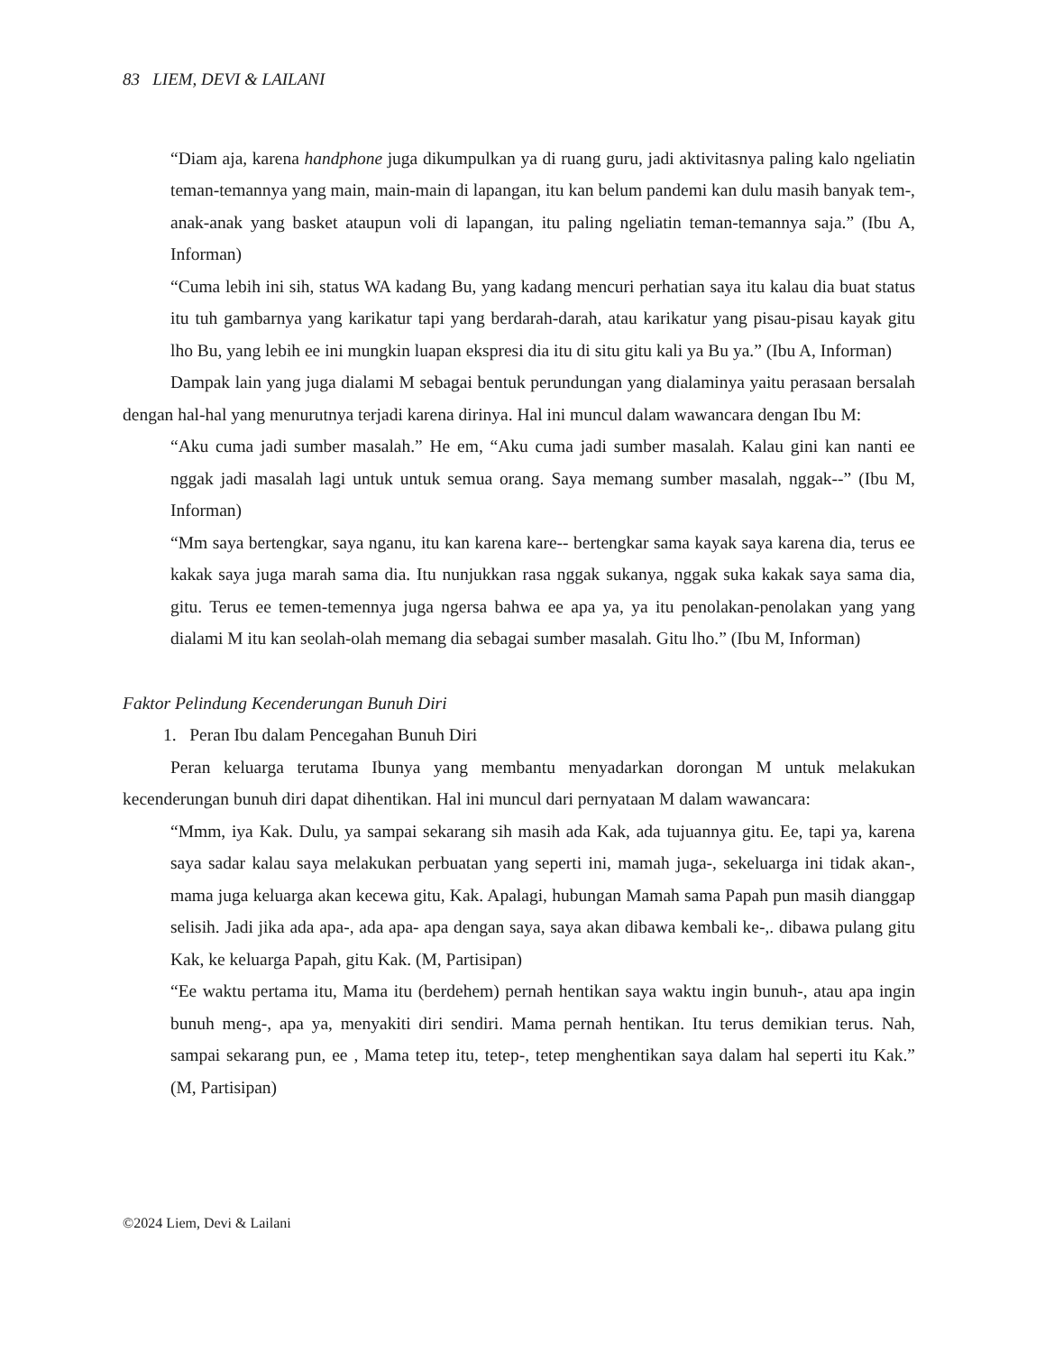83 LIEM, DEVI & LAILANI
“Diam aja, karena handphone juga dikumpulkan ya di ruang guru, jadi aktivitasnya paling kalo ngeliatin teman-temannya yang main, main-main di lapangan, itu kan belum pandemi kan dulu masih banyak tem-, anak-anak yang basket ataupun voli di lapangan, itu paling ngeliatin teman-temannya saja.” (Ibu A, Informan)
“Cuma lebih ini sih, status WA kadang Bu, yang kadang mencuri perhatian saya itu kalau dia buat status itu tuh gambarnya yang karikatur tapi yang berdarah-darah, atau karikatur yang pisau-pisau kayak gitu lho Bu, yang lebih ee ini mungkin luapan ekspresi dia itu di situ gitu kali ya Bu ya.” (Ibu A, Informan)
Dampak lain yang juga dialami M sebagai bentuk perundungan yang dialaminya yaitu perasaan bersalah dengan hal-hal yang menurutnya terjadi karena dirinya. Hal ini muncul dalam wawancara dengan Ibu M:
“Aku cuma jadi sumber masalah.” He em, “Aku cuma jadi sumber masalah. Kalau gini kan nanti ee nggak jadi masalah lagi untuk untuk semua orang. Saya memang sumber masalah, nggak--” (Ibu M, Informan)
“Mm saya bertengkar, saya nganu, itu kan karena kare-- bertengkar sama kayak saya karena dia, terus ee kakak saya juga marah sama dia. Itu nunjukkan rasa nggak sukanya, nggak suka kakak saya sama dia, gitu. Terus ee temen-temennya juga ngersa bahwa ee apa ya, ya itu penolakan-penolakan yang yang dialami M itu kan seolah-olah memang dia sebagai sumber masalah. Gitu lho.” (Ibu M, Informan)
Faktor Pelindung Kecenderungan Bunuh Diri
1. Peran Ibu dalam Pencegahan Bunuh Diri
Peran keluarga terutama Ibunya yang membantu menyadarkan dorongan M untuk melakukan kecenderungan bunuh diri dapat dihentikan. Hal ini muncul dari pernyataan M dalam wawancara:
“Mmm, iya Kak. Dulu, ya sampai sekarang sih masih ada Kak, ada tujuannya gitu. Ee, tapi ya, karena saya sadar kalau saya melakukan perbuatan yang seperti ini, mamah juga-, sekeluarga ini tidak akan-, mama juga keluarga akan kecewa gitu, Kak. Apalagi, hubungan Mamah sama Papah pun masih dianggap selisih. Jadi jika ada apa-, ada apa- apa dengan saya, saya akan dibawa kembali ke-,. dibawa pulang gitu Kak, ke keluarga Papah, gitu Kak. (M, Partisipan)
“Ee waktu pertama itu, Mama itu (berdehem) pernah hentikan saya waktu ingin bunuh-, atau apa ingin bunuh meng-, apa ya, menyakiti diri sendiri. Mama pernah hentikan. Itu terus demikian terus. Nah, sampai sekarang pun, ee , Mama tetep itu, tetep-, tetep menghentikan saya dalam hal seperti itu Kak.” (M, Partisipan)
©2024 Liem, Devi & Lailani